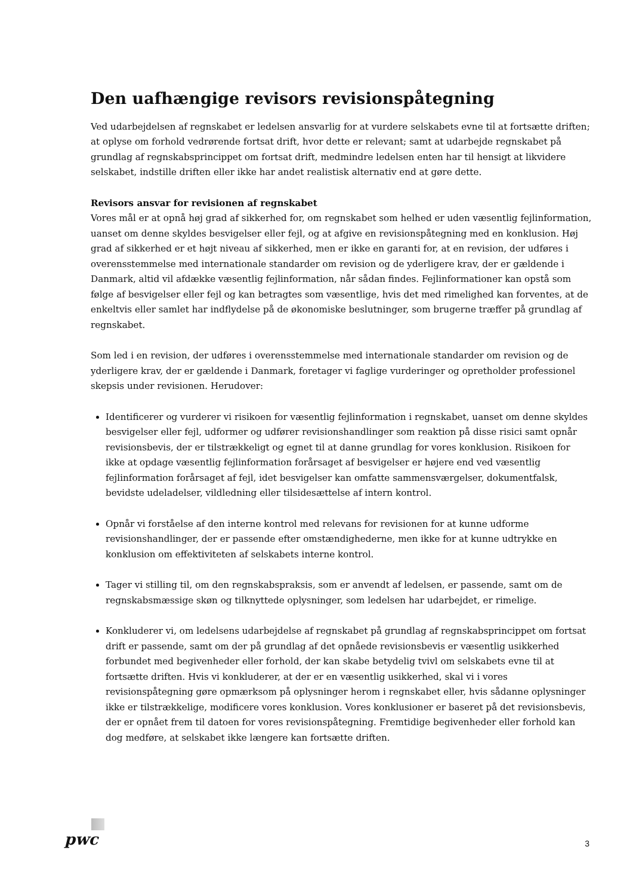Den uafhængige revisors revisionspåtegning
Ved udarbejdelsen af regnskabet er ledelsen ansvarlig for at vurdere selskabets evne til at fortsætte driften; at oplyse om forhold vedrørende fortsat drift, hvor dette er relevant; samt at udarbejde regnskabet på grundlag af regnskabsprincippet om fortsat drift, medmindre ledelsen enten har til hensigt at likvidere selskabet, indstille driften eller ikke har andet realistisk alternativ end at gøre dette.
Revisors ansvar for revisionen af regnskabet
Vores mål er at opnå høj grad af sikkerhed for, om regnskabet som helhed er uden væsentlig fejlinformation, uanset om denne skyldes besvigelser eller fejl, og at afgive en revisionspåtegning med en konklusion. Høj grad af sikkerhed er et højt niveau af sikkerhed, men er ikke en garanti for, at en revision, der udføres i overensstemmelse med internationale standarder om revision og de yderligere krav, der er gældende i Danmark, altid vil afdække væsentlig fejlinformation, når sådan findes. Fejlinformationer kan opstå som følge af besvigelser eller fejl og kan betragtes som væsentlige, hvis det med rimelighed kan forventes, at de enkeltvis eller samlet har indflydelse på de økonomiske beslutninger, som brugerne træffer på grundlag af regnskabet.
Som led i en revision, der udføres i overensstemmelse med internationale standarder om revision og de yderligere krav, der er gældende i Danmark, foretager vi faglige vurderinger og opretholder professionel skepsis under revisionen. Herudover:
Identificerer og vurderer vi risikoen for væsentlig fejlinformation i regnskabet, uanset om denne skyldes besvigelser eller fejl, udformer og udfører revisionshandlinger som reaktion på disse risici samt opnår revisionsbevis, der er tilstrækkeligt og egnet til at danne grundlag for vores konklusion. Risikoen for ikke at opdage væsentlig fejlinformation forårsaget af besvigelser er højere end ved væsentlig fejlinformation forårsaget af fejl, idet besvigelser kan omfatte sammensværgelser, dokumentfalsk, bevidste udeladelser, vildledning eller tilsidesættelse af intern kontrol.
Opnår vi forståelse af den interne kontrol med relevans for revisionen for at kunne udforme revisionshandlinger, der er passende efter omstændighederne, men ikke for at kunne udtrykke en konklusion om effektiviteten af selskabets interne kontrol.
Tager vi stilling til, om den regnskabspraksis, som er anvendt af ledelsen, er passende, samt om de regnskabsmæssige skøn og tilknyttede oplysninger, som ledelsen har udarbejdet, er rimelige.
Konkluderer vi, om ledelsens udarbejdelse af regnskabet på grundlag af regnskabsprincippet om fortsat drift er passende, samt om der på grundlag af det opnåede revisionsbevis er væsentlig usikkerhed forbundet med begivenheder eller forhold, der kan skabe betydelig tvivl om selskabets evne til at fortsætte driften. Hvis vi konkluderer, at der er en væsentlig usikkerhed, skal vi i vores revisionspåtegning gøre opmærksom på oplysninger herom i regnskabet eller, hvis sådanne oplysninger ikke er tilstrækkelige, modificere vores konklusion. Vores konklusioner er baseret på det revisionsbevis, der er opnået frem til datoen for vores revisionspåtegning. Fremtidige begivenheder eller forhold kan dog medføre, at selskabet ikke længere kan fortsætte driften.
pwc 3